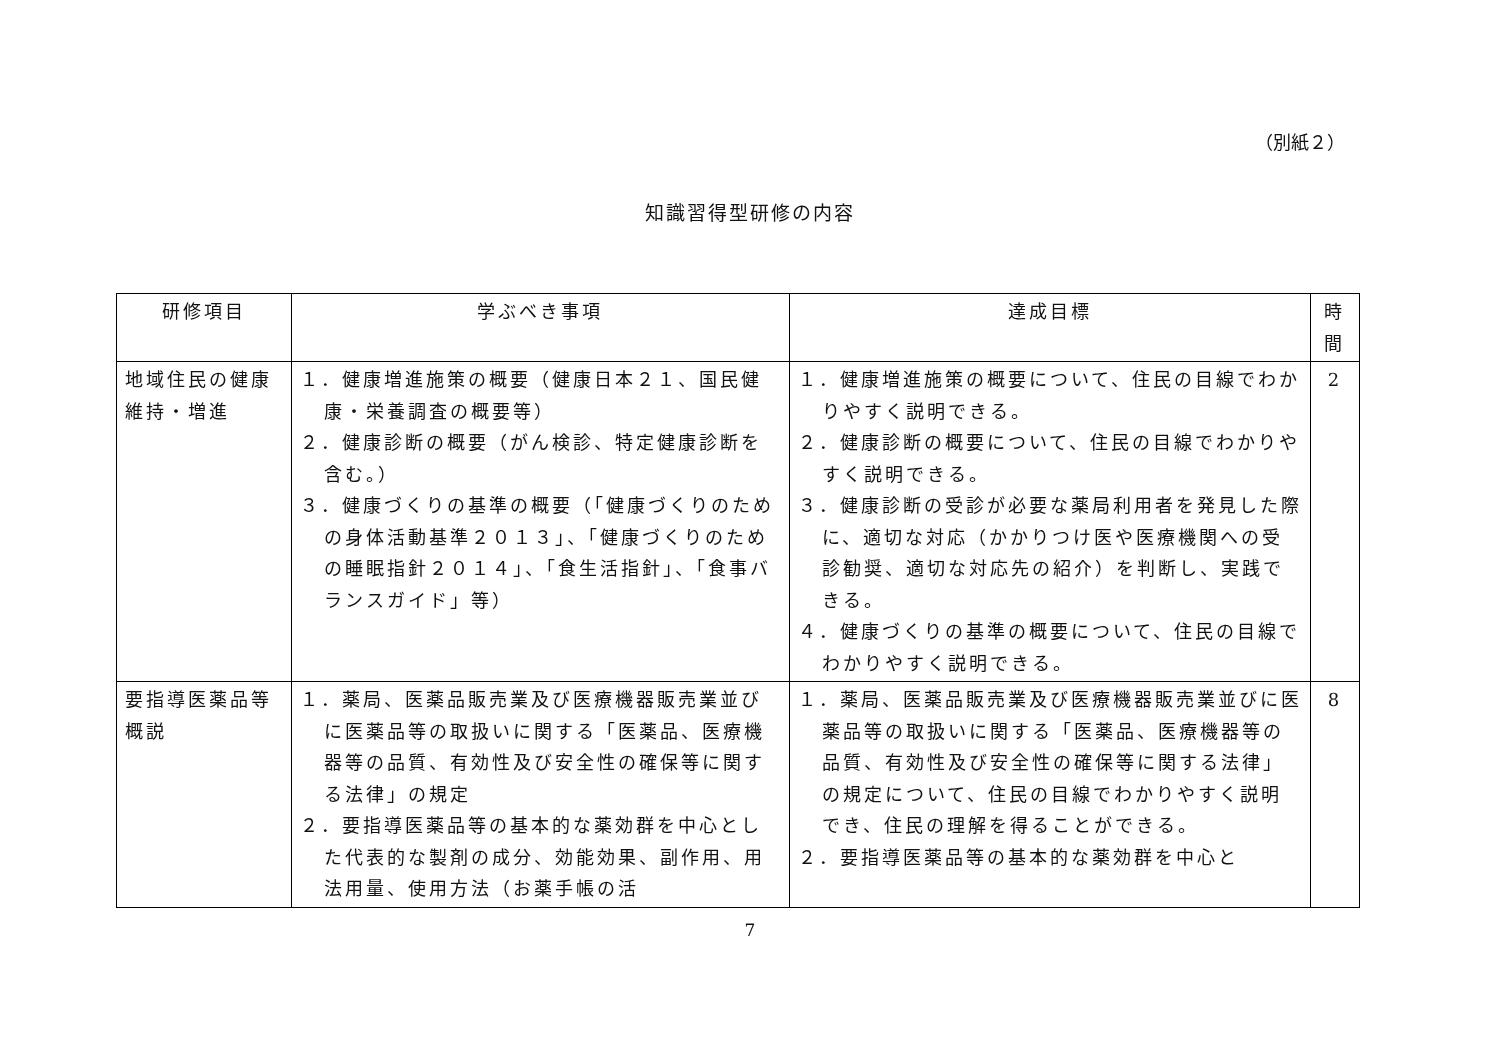（別紙２）
知識習得型研修の内容
| 研修項目 | 学ぶべき事項 | 達成目標 | 時 間 |
| --- | --- | --- | --- |
| 地域住民の健康維持・増進 | １．健康増進施策の概要（健康日本２１、国民健康・栄養調査の概要等） ２．健康診断の概要（がん検診、特定健康診断を含む。） ３．健康づくりの基準の概要（「健康づくりのための身体活動基準２０１３」、「健康づくりのための睡眠指針２０１４」、「食生活指針」、「食事バランスガイド」等） | １．健康増進施策の概要について、住民の目線でわかりやすく説明できる。 ２．健康診断の概要について、住民の目線でわかりやすく説明できる。 ３．健康診断の受診が必要な薬局利用者を発見した際に、適切な対応（かかりつけ医や医療機関への受診勧奨、適切な対応先の紹介）を判断し、実践できる。 ４．健康づくりの基準の概要について、住民の目線でわかりやすく説明できる。 | 2 |
| 要指導医薬品等概説 | １．薬局、医薬品販売業及び医療機器販売業並びに医薬品等の取扱いに関する「医薬品、医療機器等の品質、有効性及び安全性の確保等に関する法律」の規定 ２．要指導医薬品等の基本的な薬効群を中心とした代表的な製剤の成分、効能効果、副作用、用法用量、使用方法（お薬手帳の活 | １．薬局、医薬品販売業及び医療機器販売業並びに医薬品等の取扱いに関する「医薬品、医療機器等の品質、有効性及び安全性の確保等に関する法律」の規定について、住民の目線でわかりやすく説明でき、住民の理解を得ることができる。 ２．要指導医薬品等の基本的な薬効群を中心と | 8 |
7